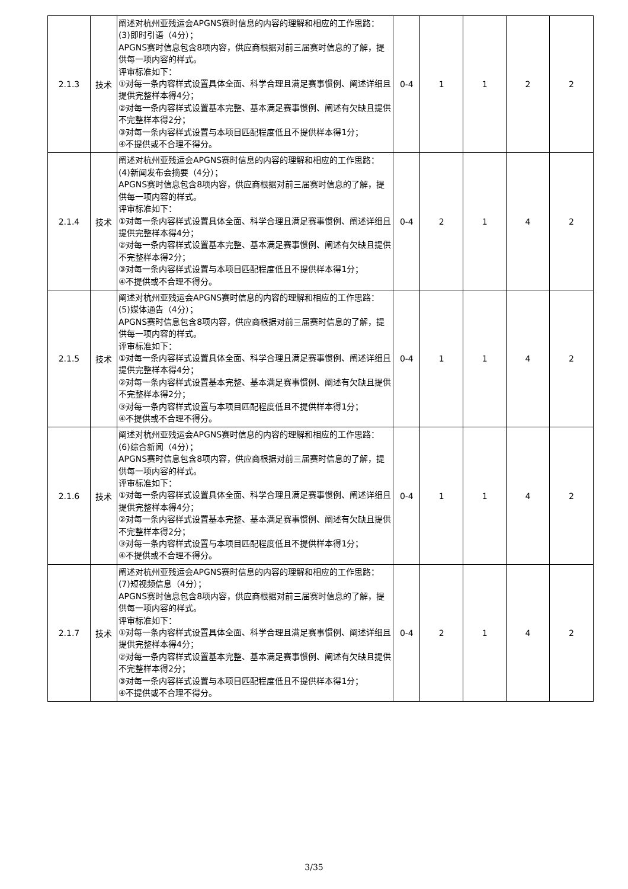| 2.1.3 | 技术 | 阐述对杭州亚残运会APGNS赛时信息的内容的理解和相应的工作思路： (3)即时引语（4分）； APGNS赛时信息包含8项内容，供应商根据对前三届赛时信息的了解，提供每一项内容的样式。 评审标准如下： ①对每一条内容样式设置具体全面、科学合理且满足赛事惯例、阐述详细且提供完整样本得4分； ②对每一条内容样式设置基本完整、基本满足赛事惯例、阐述有欠缺且提供不完整样本得2分； ③对每一条内容样式设置与本项目匹配程度低且不提供样本得1分； ④不提供或不合理不得分。 | 0-4 | 1 | 1 | 2 | 2 |
| 2.1.4 | 技术 | 阐述对杭州亚残运会APGNS赛时信息的内容的理解和相应的工作思路： (4)新闻发布会摘要（4分）； APGNS赛时信息包含8项内容，供应商根据对前三届赛时信息的了解，提供每一项内容的样式。 评审标准如下： ①对每一条内容样式设置具体全面、科学合理且满足赛事惯例、阐述详细且提供完整样本得4分； ②对每一条内容样式设置基本完整、基本满足赛事惯例、阐述有欠缺且提供不完整样本得2分； ③对每一条内容样式设置与本项目匹配程度低且不提供样本得1分； ④不提供或不合理不得分。 | 0-4 | 2 | 1 | 4 | 2 |
| 2.1.5 | 技术 | 阐述对杭州亚残运会APGNS赛时信息的内容的理解和相应的工作思路： (5)媒体通告（4分）； APGNS赛时信息包含8项内容，供应商根据对前三届赛时信息的了解，提供每一项内容的样式。 评审标准如下： ①对每一条内容样式设置具体全面、科学合理且满足赛事惯例、阐述详细且提供完整样本得4分； ②对每一条内容样式设置基本完整、基本满足赛事惯例、阐述有欠缺且提供不完整样本得2分； ③对每一条内容样式设置与本项目匹配程度低且不提供样本得1分； ④不提供或不合理不得分。 | 0-4 | 1 | 1 | 4 | 2 |
| 2.1.6 | 技术 | 阐述对杭州亚残运会APGNS赛时信息的内容的理解和相应的工作思路： (6)综合新闻（4分）； APGNS赛时信息包含8项内容，供应商根据对前三届赛时信息的了解，提供每一项内容的样式。 评审标准如下： ①对每一条内容样式设置具体全面、科学合理且满足赛事惯例、阐述详细且提供完整样本得4分； ②对每一条内容样式设置基本完整、基本满足赛事惯例、阐述有欠缺且提供不完整样本得2分； ③对每一条内容样式设置与本项目匹配程度低且不提供样本得1分； ④不提供或不合理不得分。 | 0-4 | 1 | 1 | 4 | 2 |
| 2.1.7 | 技术 | 阐述对杭州亚残运会APGNS赛时信息的内容的理解和相应的工作思路： (7)短视频信息（4分）； APGNS赛时信息包含8项内容，供应商根据对前三届赛时信息的了解，提供每一项内容的样式。 评审标准如下： ①对每一条内容样式设置具体全面、科学合理且满足赛事惯例、阐述详细且提供完整样本得4分； ②对每一条内容样式设置基本完整、基本满足赛事惯例、阐述有欠缺且提供不完整样本得2分； ③对每一条内容样式设置与本项目匹配程度低且不提供样本得1分； ④不提供或不合理不得分。 | 0-4 | 2 | 1 | 4 | 2 |
3/35